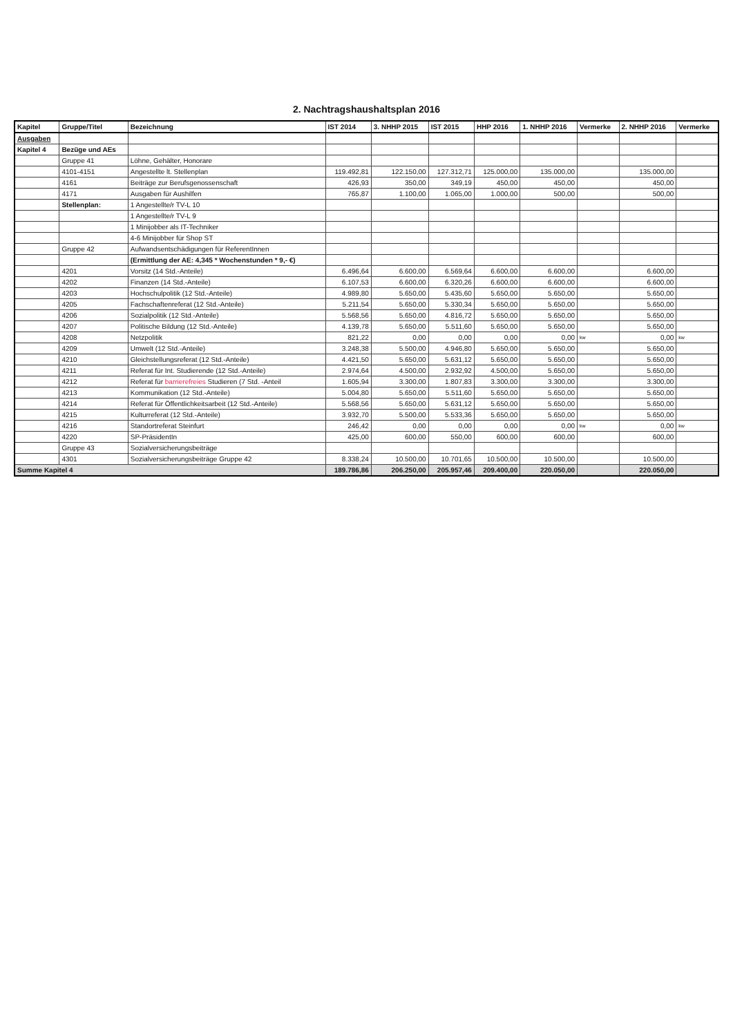2. Nachtragshaushaltsplan 2016
| Kapitel | Gruppe/Titel | Bezeichnung | IST 2014 | 3. NHHP 2015 | IST 2015 | HHP 2016 | 1. NHHP 2016 | Vermerke | 2. NHHP 2016 | Vermerke |
| --- | --- | --- | --- | --- | --- | --- | --- | --- | --- | --- |
| Ausgaben | | | | | | | | | | |
| Kapitel 4 | Bezüge und AEs | | | | | | | | | |
| | Gruppe 41 | Löhne, Gehälter, Honorare | | | | | | | | |
| | 4101-4151 | Angestellte lt. Stellenplan | 119.492,81 | 122.150,00 | 127.312,71 | 125.000,00 | 135.000,00 | | 135.000,00 | |
| | 4161 | Beiträge zur Berufsgenossenschaft | 426,93 | 350,00 | 349,19 | 450,00 | 450,00 | | 450,00 | |
| | 4171 | Ausgaben für Aushilfen | 765,87 | 1.100,00 | 1.065,00 | 1.000,00 | 500,00 | | 500,00 | |
| | Stellenplan: | 1 Angestellte/r TV-L 10 | | | | | | | | |
| | | 1 Angestellte/r TV-L 9 | | | | | | | | |
| | | 1 Minijobber als IT-Techniker | | | | | | | | |
| | | 4-6 Minijobber für Shop ST | | | | | | | | |
| | Gruppe 42 | Aufwandsentschädigungen für ReferentInnen | | | | | | | | |
| | | (Ermittlung der AE: 4,345 * Wochenstunden * 9,- €) | | | | | | | | |
| | 4201 | Vorsitz (14 Std.-Anteile) | 6.496,64 | 6.600,00 | 6.569,64 | 6.600,00 | 6.600,00 | | 6.600,00 | |
| | 4202 | Finanzen (14 Std.-Anteile) | 6.107,53 | 6.600,00 | 6.320,26 | 6.600,00 | 6.600,00 | | 6.600,00 | |
| | 4203 | Hochschulpolitik (12 Std.-Anteile) | 4.989,80 | 5.650,00 | 5.435,60 | 5.650,00 | 5.650,00 | | 5.650,00 | |
| | 4205 | Fachschaftenreferat (12 Std.-Anteile) | 5.211,54 | 5.650,00 | 5.330,34 | 5.650,00 | 5.650,00 | | 5.650,00 | |
| | 4206 | Sozialpolitik (12 Std.-Anteile) | 5.568,56 | 5.650,00 | 4.816,72 | 5.650,00 | 5.650,00 | | 5.650,00 | |
| | 4207 | Politische Bildung (12 Std.-Anteile) | 4.139,78 | 5.650,00 | 5.511,60 | 5.650,00 | 5.650,00 | | 5.650,00 | |
| | 4208 | Netzpolitik | 821,22 | 0,00 | 0,00 | 0,00 | 0,00 | kw | 0,00 | kw |
| | 4209 | Umwelt (12 Std.-Anteile) | 3.248,38 | 5.500,00 | 4.946,80 | 5.650,00 | 5.650,00 | | 5.650,00 | |
| | 4210 | Gleichstellungsreferat (12 Std.-Anteile) | 4.421,50 | 5.650,00 | 5.631,12 | 5.650,00 | 5.650,00 | | 5.650,00 | |
| | 4211 | Referat für Int. Studierende (12 Std.-Anteile) | 2.974,64 | 4.500,00 | 2.932,92 | 4.500,00 | 5.650,00 | | 5.650,00 | |
| | 4212 | Referat für barrierefreies Studieren (7 Std. -Anteil | 1.605,94 | 3.300,00 | 1.807,83 | 3.300,00 | 3.300,00 | | 3.300,00 | |
| | 4213 | Kommunikation (12 Std.-Anteile) | 5.004,80 | 5.650,00 | 5.511,60 | 5.650,00 | 5.650,00 | | 5.650,00 | |
| | 4214 | Referat für Öffentlichkeitsarbeit (12 Std.-Anteile) | 5.568,56 | 5.650,00 | 5.631,12 | 5.650,00 | 5.650,00 | | 5.650,00 | |
| | 4215 | Kulturreferat (12 Std.-Anteile) | 3.932,70 | 5.500,00 | 5.533,36 | 5.650,00 | 5.650,00 | | 5.650,00 | |
| | 4216 | Standortreferat Steinfurt | 246,42 | 0,00 | 0,00 | 0,00 | 0,00 | kw | 0,00 | kw |
| | 4220 | SP-PräsidentIn | 425,00 | 600,00 | 550,00 | 600,00 | 600,00 | | 600,00 | |
| | Gruppe 43 | Sozialversicherungsbeiträge | | | | | | | | |
| | 4301 | Sozialversicherungsbeiträge Gruppe 42 | 8.338,24 | 10.500,00 | 10.701,65 | 10.500,00 | 10.500,00 | | 10.500,00 | |
| Summe Kapitel 4 | | | 189.786,86 | 206.250,00 | 205.957,46 | 209.400,00 | 220.050,00 | | 220.050,00 | |